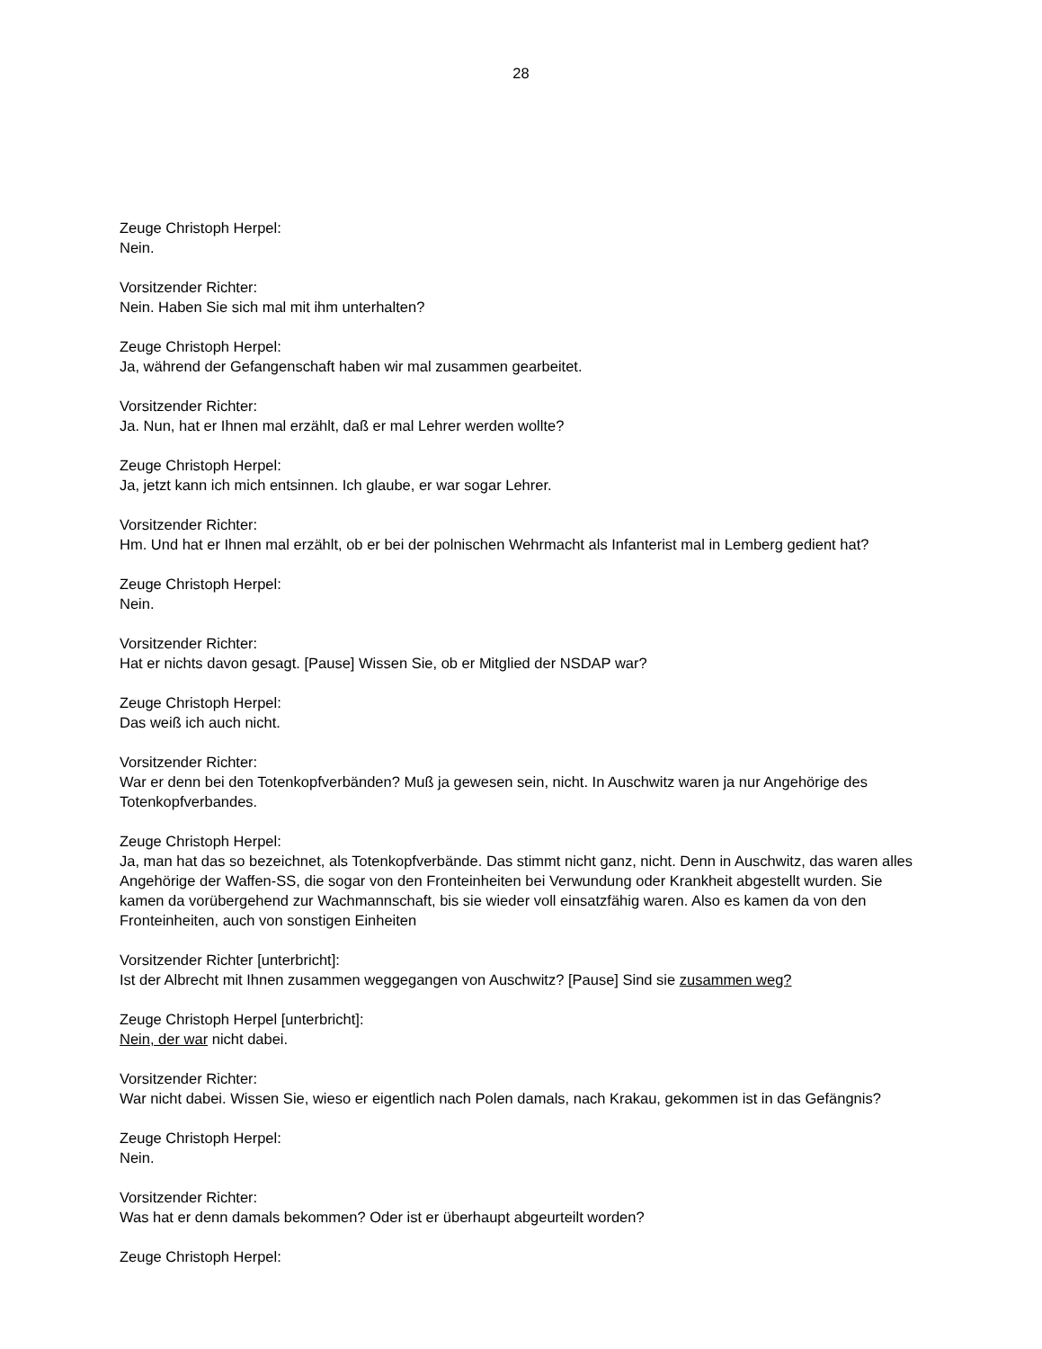28
Zeuge Christoph Herpel:
Nein.
Vorsitzender Richter:
Nein. Haben Sie sich mal mit ihm unterhalten?
Zeuge Christoph Herpel:
Ja, während der Gefangenschaft haben wir mal zusammen gearbeitet.
Vorsitzender Richter:
Ja. Nun, hat er Ihnen mal erzählt, daß er mal Lehrer werden wollte?
Zeuge Christoph Herpel:
Ja, jetzt kann ich mich entsinnen. Ich glaube, er war sogar Lehrer.
Vorsitzender Richter:
Hm. Und hat er Ihnen mal erzählt, ob er bei der polnischen Wehrmacht als Infanterist mal in Lemberg gedient hat?
Zeuge Christoph Herpel:
Nein.
Vorsitzender Richter:
Hat er nichts davon gesagt. [Pause] Wissen Sie, ob er Mitglied der NSDAP war?
Zeuge Christoph Herpel:
Das weiß ich auch nicht.
Vorsitzender Richter:
War er denn bei den Totenkopfverbänden? Muß ja gewesen sein, nicht. In Auschwitz waren ja nur Angehörige des Totenkopfverbandes.
Zeuge Christoph Herpel:
Ja, man hat das so bezeichnet, als Totenkopfverbände. Das stimmt nicht ganz, nicht. Denn in Auschwitz, das waren alles Angehörige der Waffen-SS, die sogar von den Fronteinheiten bei Verwundung oder Krankheit abgestellt wurden. Sie kamen da vorübergehend zur Wachmannschaft, bis sie wieder voll einsatzfähig waren. Also es kamen da von den Fronteinheiten, auch von sonstigen Einheiten
Vorsitzender Richter [unterbricht]:
Ist der Albrecht mit Ihnen zusammen weggegangen von Auschwitz? [Pause] Sind sie zusammen weg?
Zeuge Christoph Herpel [unterbricht]:
Nein, der war nicht dabei.
Vorsitzender Richter:
War nicht dabei. Wissen Sie, wieso er eigentlich nach Polen damals, nach Krakau, gekommen ist in das Gefängnis?
Zeuge Christoph Herpel:
Nein.
Vorsitzender Richter:
Was hat er denn damals bekommen? Oder ist er überhaupt abgeurteilt worden?
Zeuge Christoph Herpel: